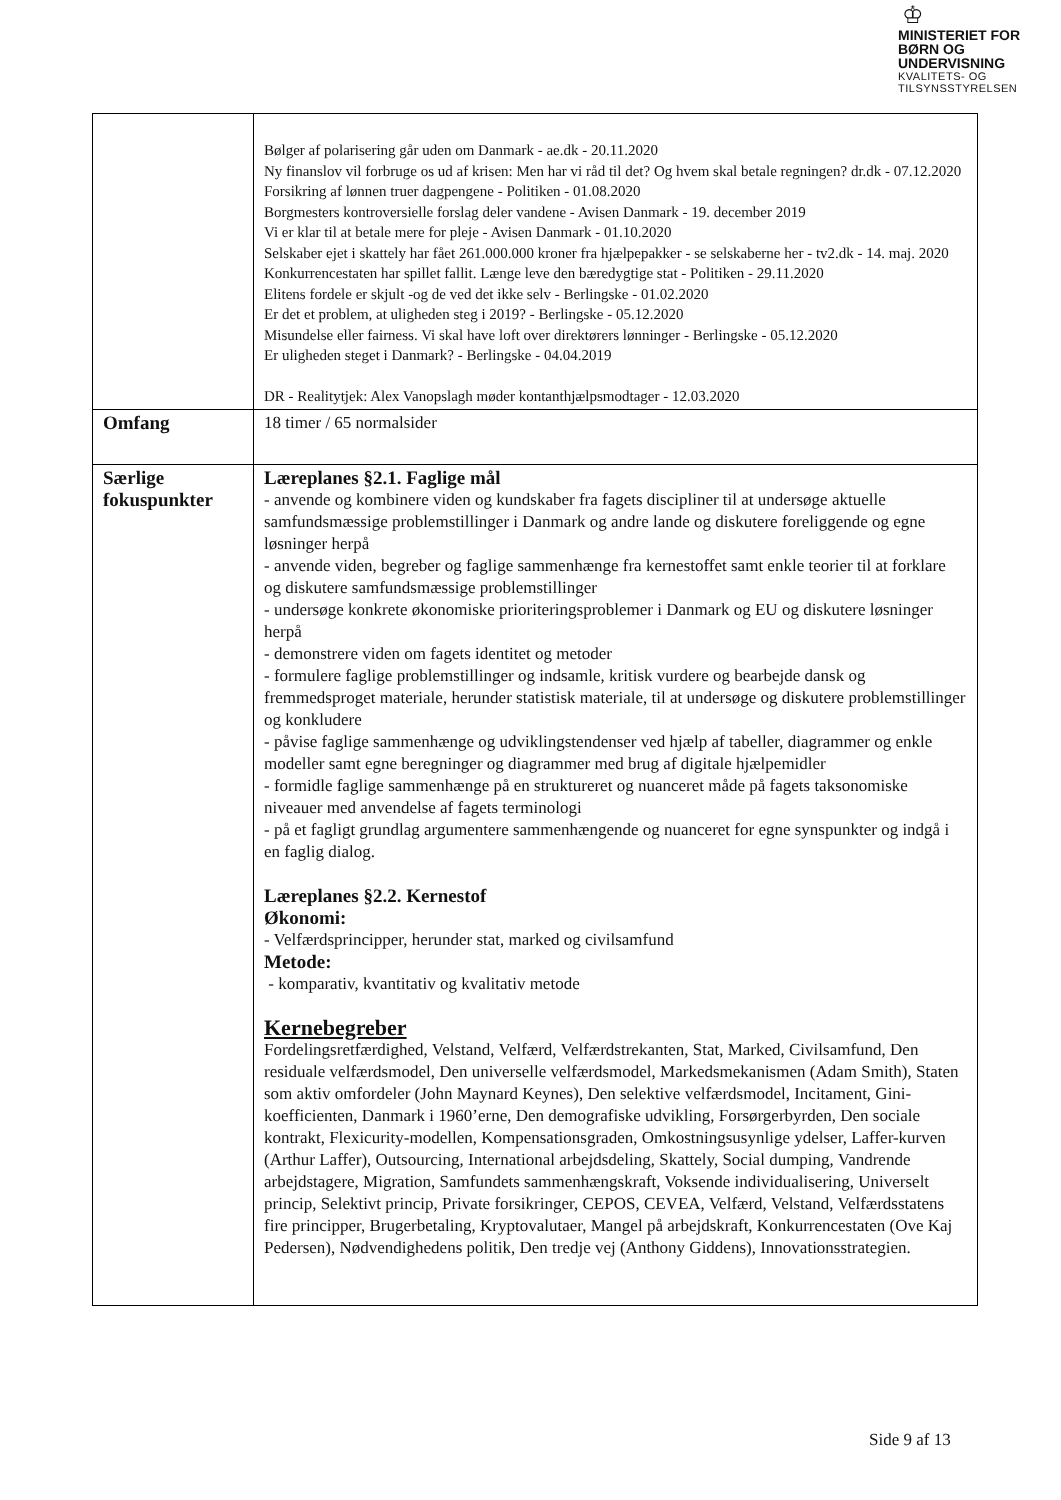♔
MINISTERIET FOR
BØRN OG
UNDERVISNING
KVALITETS- OG
TILSYNSSTYRELSEN
| | Bølger af polarisering går uden om Danmark - ae.dk - 20.11.2020 Ny finanslov vil forbruge os ud af krisen: Men har vi råd til det? Og hvem skal betale regningen? dr.dk - 07.12.2020 Forsikring af lønnen truer dagpengene - Politiken - 01.08.2020 Borgmesters kontroversielle forslag deler vandene - Avisen Danmark - 19. december 2019 Vi er klar til at betale mere for pleje - Avisen Danmark - 01.10.2020 Selskaber ejet i skattely har fået 261.000.000 kroner fra hjælpepakker - se selskaberne her - tv2.dk - 14. maj. 2020 Konkurrencestaten har spillet fallit. Længe leve den bæredygtige stat - Politiken - 29.11.2020 Elitens fordele er skjult -og de ved det ikke selv - Berlingske - 01.02.2020 Er det et problem, at uligheden steg i 2019? - Berlingske - 05.12.2020 Misundelse eller fairness. Vi skal have loft over direktørers lønninger - Berlingske - 05.12.2020 Er uligheden steget i Danmark? - Berlingske - 04.04.2019 DR - Realitytjek: Alex Vanopslagh møder kontanthjælpsmodtager - 12.03.2020 |
| Omfang | 18 timer / 65 normalsider |
| Særlige fokuspunkter | Læreplanes §2.1. Faglige mål - anvende og kombinere viden og kundskaber fra fagets discipliner til at undersøge aktuelle samfundsmæssige problemstillinger i Danmark og andre lande og diskutere foreliggende og egne løsninger herpå - anvende viden, begreber og faglige sammenhænge fra kernestoffet samt enkle teorier til at forklare og diskutere samfundsmæssige problemstillinger - undersøge konkrete økonomiske prioriteringsproblemer i Danmark og EU og diskutere løsninger herpå - demonstrere viden om fagets identitet og metoder - formulere faglige problemstillinger og indsamle, kritisk vurdere og bearbejde dansk og fremmedsproget materiale, herunder statistisk materiale, til at undersøge og diskutere problemstillinger og konkludere - påvise faglige sammenhænge og udviklingstendenser ved hjælp af tabeller, diagrammer og enkle modeller samt egne beregninger og diagrammer med brug af digitale hjælpemidler - formidle faglige sammenhænge på en struktureret og nuanceret måde på fagets taksonomiske niveauer med anvendelse af fagets terminologi - på et fagligt grundlag argumentere sammenhængende og nuanceret for egne synspunkter og indgå i en faglig dialog. Læreplanes §2.2. Kernestof Økonomi: - Velfærdsprincipper, herunder stat, marked og civilsamfund Metode: - komparativ, kvantitativ og kvalitativ metode Kernebegreber Fordelingsretfærdighed, Velstand, Velfærd, Velfærdstrekanten, Stat, Marked, Civilsamfund, Den residuale velfærdsmodel, Den universelle velfærdsmodel, Markedsmekanismen (Adam Smith), Staten som aktiv omfordeler (John Maynard Keynes), Den selektive velfærdsmodel, Incitament, Gini-koefficienten, Danmark i 1960’erne, Den demografiske udvikling, Forsørgerbyrden, Den sociale kontrakt, Flexicurity-modellen, Kompensationsgraden, Omkostningsusynlige ydelser, Laffer-kurven (Arthur Laffer), Outsourcing, International arbejdsdeling, Skattely, Social dumping, Vandrende arbejdstagere, Migration, Samfundets sammenhængskraft, Voksende individualisering, Universelt princip, Selektivt princip, Private forsikringer, CEPOS, CEVEA, Velfærd, Velstand, Velfærdsstatens fire principper, Brugerbetaling, Kryptovalutaer, Mangel på arbejdskraft, Konkurrencestaten (Ove Kaj Pedersen), Nødvendighedens politik, Den tredje vej (Anthony Giddens), Innovationsstrategien. |
Side 9 af 13